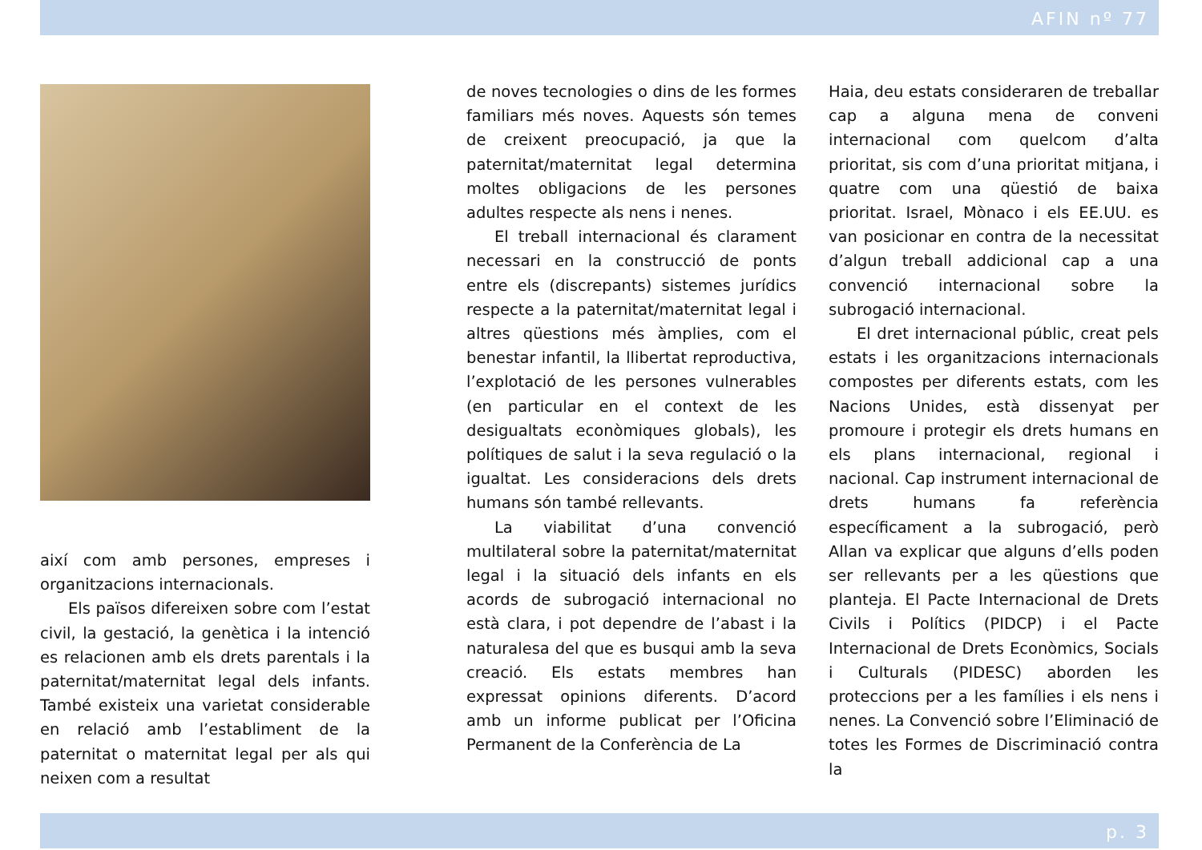AFIN nº 77
així com amb persones, empreses i organitzacions internacionals.
Els països difereixen sobre com l’estat civil, la gestació, la genètica i la intenció es relacionen amb els drets parentals i la paternitat/maternitat legal dels infants. També existeix una varietat considerable en relació amb l’establiment de la paternitat o maternitat legal per als qui neixen com a resultat
de noves tecnologies o dins de les formes familiars més noves. Aquests són temes de creixent preocupació, ja que la paternitat/maternitat legal determina moltes obligacions de les persones adultes respecte als nens i nenes.
El treball internacional és clarament necessari en la construcció de ponts entre els (discrepants) sistemes jurídics respecte a la paternitat/maternitat legal i altres qüestions més àmplies, com el benestar infantil, la llibertat reproductiva, l’explotació de les persones vulnerables (en particular en el context de les desigualtats econòmiques globals), les polítiques de salut i la seva regulació o la igualtat. Les consideracions dels drets humans són també rellevants.
La viabilitat d’una convenció multilateral sobre la paternitat/maternitat legal i la situació dels infants en els acords de subrogació internacional no està clara, i pot dependre de l’abast i la naturalesa del que es busqui amb la seva creació. Els estats membres han expressat opinions diferents. D’acord amb un informe publicat per l’Oficina Permanent de la Conferència de La
Haia, deu estats consideraren de treballar cap a alguna mena de conveni internacional com quelcom d’alta prioritat, sis com d’una prioritat mitjana, i quatre com una qüestió de baixa prioritat. Israel, Mònaco i els EE.UU. es van posicionar en contra de la necessitat d’algun treball addicional cap a una convenció internacional sobre la subrogació internacional.
El dret internacional públic, creat pels estats i les organitzacions internacionals compostes per diferents estats, com les Nacions Unides, està dissenyat per promoure i protegir els drets humans en els plans internacional, regional i nacional. Cap instrument internacional de drets humans fa referència específicament a la subrogació, però Allan va explicar que alguns d’ells poden ser rellevants per a les qüestions que planteja. El Pacte Internacional de Drets Civils i Polítics (PIDCP) i el Pacte Internacional de Drets Econòmics, Socials i Culturals (PIDESC) aborden les proteccions per a les famílies i els nens i nenes. La Convenció sobre l’Eliminació de totes les Formes de Discriminació contra la
p. 3